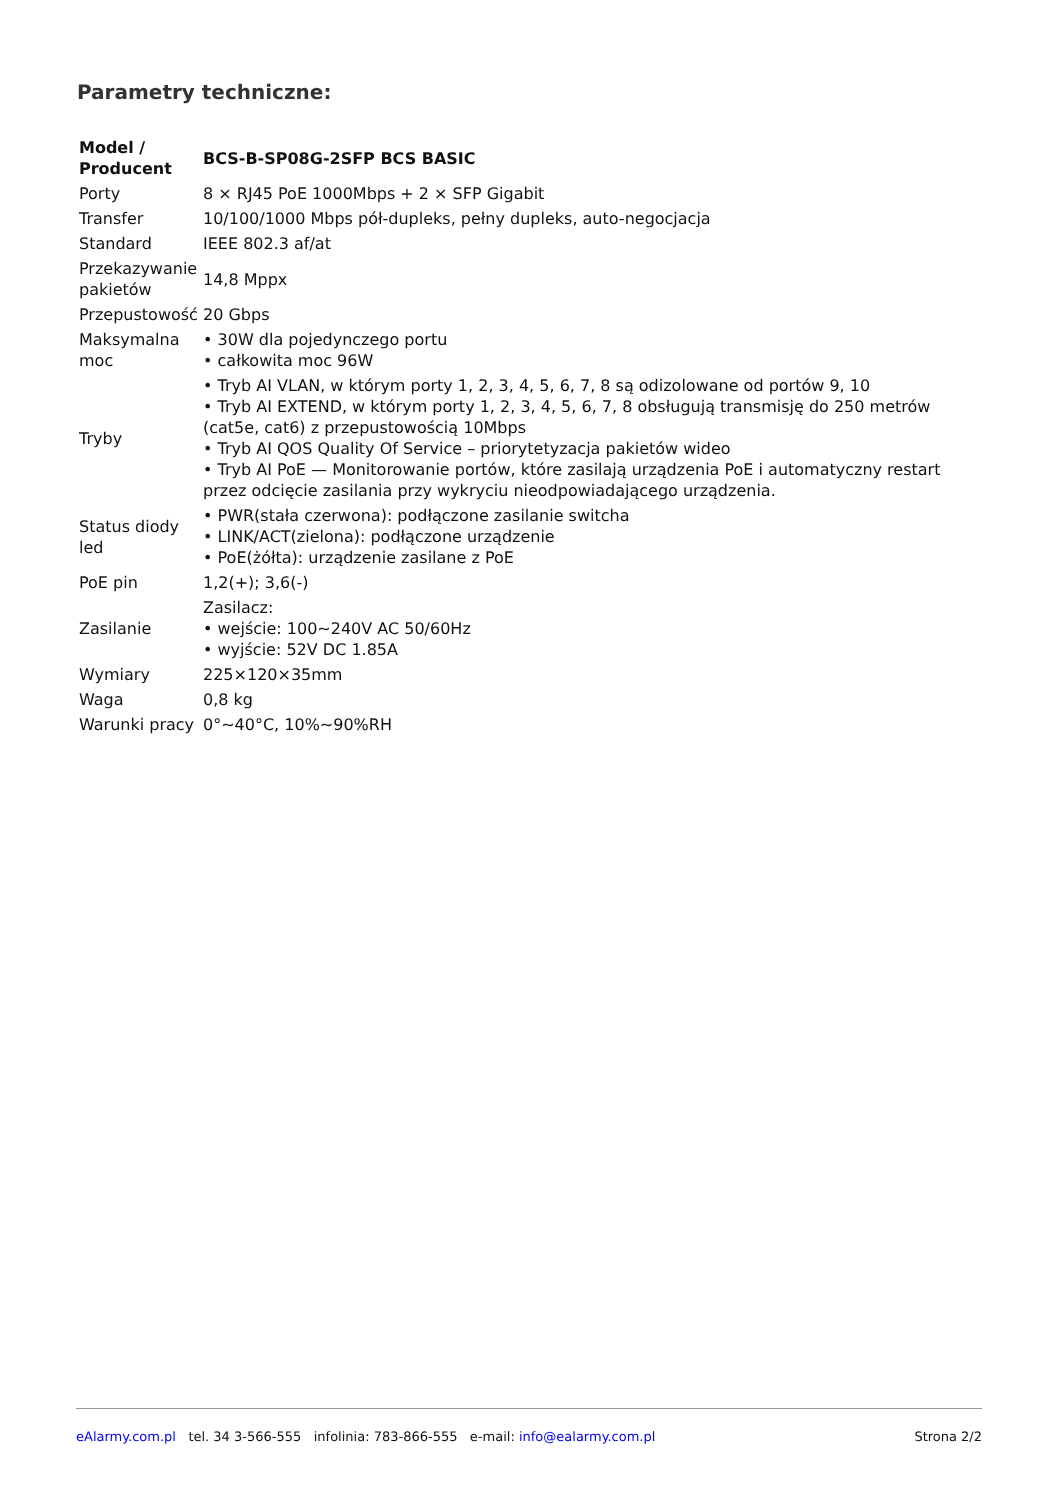Parametry techniczne:
| Model / Producent | BCS-B-SP08G-2SFP BCS BASIC |
| --- | --- |
| Porty | 8 × RJ45 PoE 1000Mbps + 2 × SFP Gigabit |
| Transfer | 10/100/1000 Mbps pół-dupleks, pełny dupleks, auto-negocjacja |
| Standard | IEEE 802.3 af/at |
| Przekazywanie pakietów | 14,8 Mppx |
| Przepustowość | 20 Gbps |
| Maksymalna moc | • 30W dla pojedynczego portu • całkowita moc 96W |
| Tryby | • Tryb AI VLAN, w którym porty 1, 2, 3, 4, 5, 6, 7, 8 są odizolowane od portów 9, 10 • Tryb AI EXTEND, w którym porty 1, 2, 3, 4, 5, 6, 7, 8 obsługują transmisję do 250 metrów (cat5e, cat6) z przepustowością 10Mbps • Tryb AI QOS Quality Of Service – priorytetyzacja pakietów wideo • Tryb AI PoE — Monitorowanie portów, które zasilają urządzenia PoE i automatyczny restart przez odcięcie zasilania przy wykryciu nieodpowiadającego urządzenia. |
| Status diody led | • PWR(stała czerwona): podłączone zasilanie switcha • LINK/ACT(zielona): podłączone urządzenie • PoE(żółta): urządzenie zasilane z PoE |
| PoE pin | 1,2(+); 3,6(-) |
| Zasilanie | Zasilacz: • wejście: 100~240V AC 50/60Hz • wyjście: 52V DC 1.85A |
| Wymiary | 225×120×35mm |
| Waga | 0,8 kg |
| Warunki pracy | 0°~40°C, 10%~90%RH |
eAlarmy.com.pl tel. 34 3-566-555 infolinia: 783-866-555 e-mail: info@ealarmy.com.pl Strona 2/2